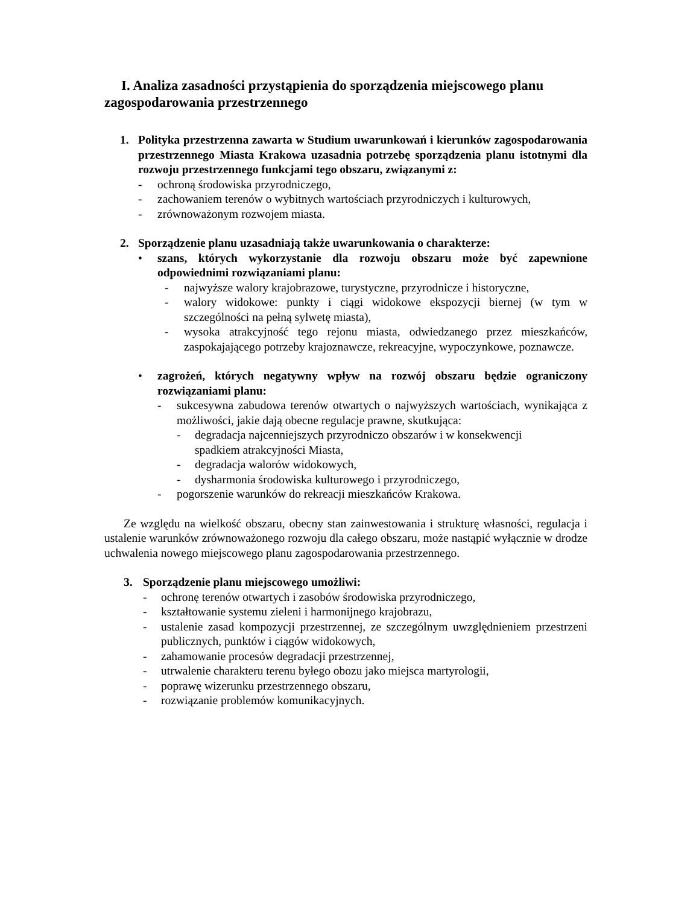I. Analiza zasadności przystąpienia do sporządzenia miejscowego planu zagospodarowania przestrzennego
1. Polityka przestrzenna zawarta w Studium uwarunkowań i kierunków zagospodarowania przestrzennego Miasta Krakowa uzasadnia potrzebę sporządzenia planu istotnymi dla rozwoju przestrzennego funkcjami tego obszaru, związanymi z:
- ochroną środowiska przyrodniczego,
- zachowaniem terenów o wybitnych wartościach przyrodniczych i kulturowych,
- zrównoważonym rozwojem miasta.
2. Sporządzenie planu uzasadniają także uwarunkowania o charakterze:
• szans, których wykorzystanie dla rozwoju obszaru może być zapewnione odpowiednimi rozwiązaniami planu:
- najwyższe walory krajobrazowe, turystyczne, przyrodnicze i historyczne,
- walory widokowe: punkty i ciągi widokowe ekspozycji biernej (w tym w szczególności na pełną sylwetę miasta),
- wysoka atrakcyjność tego rejonu miasta, odwiedzanego przez mieszkańców, zaspokajającego potrzeby krajoznawcze, rekreacyjne, wypoczynkowe, poznawcze.
• zagrożeń, których negatywny wpływ na rozwój obszaru będzie ograniczony rozwiązaniami planu:
- sukcesywna zabudowa terenów otwartych o najwyższych wartościach, wynikająca z możliwości, jakie dają obecne regulacje prawne, skutkująca:
- degradacja najcenniejszych przyrodniczo obszarów i w konsekwencji spadkiem atrakcyjności Miasta,
- degradacja walorów widokowych,
- dysharmonia środowiska kulturowego i przyrodniczego,
- pogorszenie warunków do rekreacji mieszkańców Krakowa.
Ze względu na wielkość obszaru, obecny stan zainwestowania i strukturę własności, regulacja i ustalenie warunków zrównoważonego rozwoju dla całego obszaru, może nastąpić wyłącznie w drodze uchwalenia nowego miejscowego planu zagospodarowania przestrzennego.
3. Sporządzenie planu miejscowego umożliwi:
- ochronę terenów otwartych i zasobów środowiska przyrodniczego,
- kształtowanie systemu zieleni i harmonijnego krajobrazu,
- ustalenie zasad kompozycji przestrzennej, ze szczególnym uwzględnieniem przestrzeni publicznych, punktów i ciągów widokowych,
- zahamowanie procesów degradacji przestrzennej,
- utrwalenie charakteru terenu byłego obozu jako miejsca martyrologii,
- poprawę wizerunku przestrzennego obszaru,
- rozwiązanie problemów komunikacyjnych.